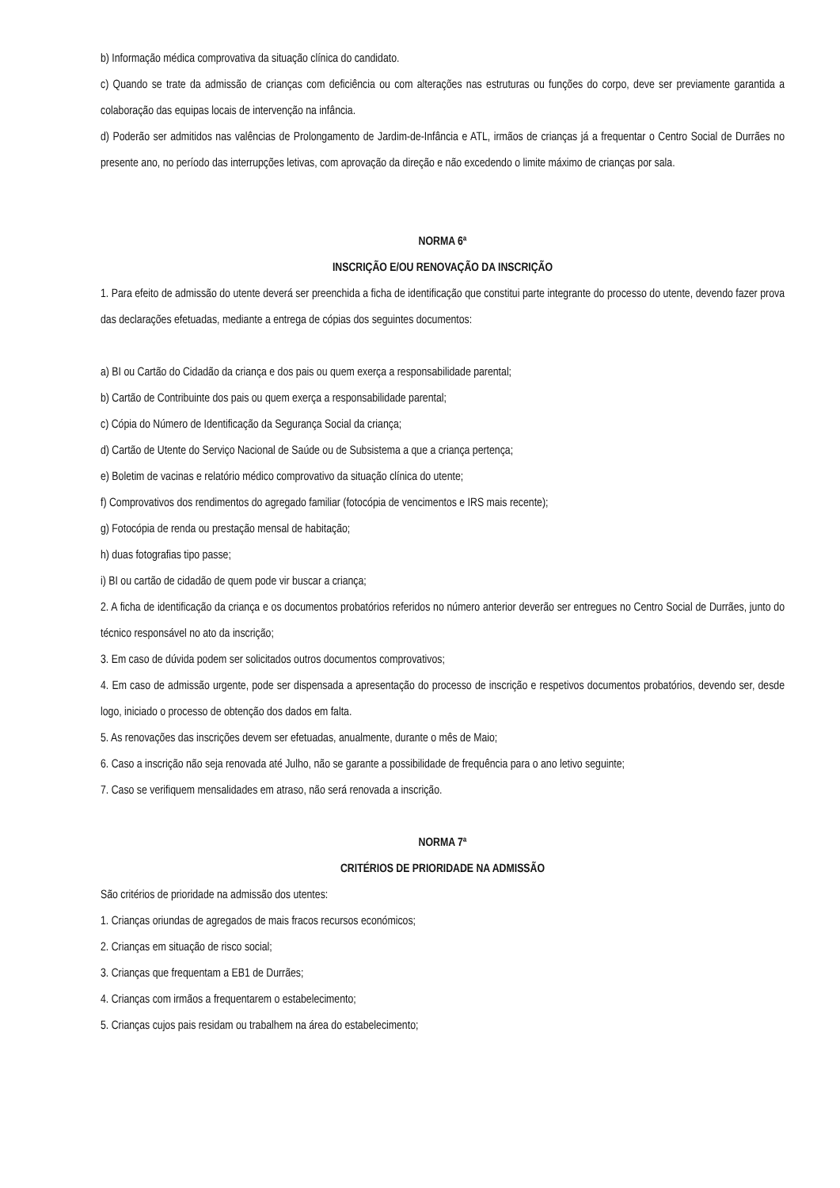b) Informação médica comprovativa da situação clínica do candidato.
c) Quando se trate da admissão de crianças com deficiência ou com alterações nas estruturas ou funções do corpo, deve ser previamente garantida a colaboração das equipas locais de intervenção na infância.
d) Poderão ser admitidos nas valências de Prolongamento de Jardim-de-Infância e ATL, irmãos de crianças já a frequentar o Centro Social de Durrães no presente ano, no período das interrupções letivas, com aprovação da direção e não excedendo o limite máximo de crianças por sala.
NORMA 6ª
INSCRIÇÃO E/OU RENOVAÇÃO DA INSCRIÇÃO
1. Para efeito de admissão do utente deverá ser preenchida a ficha de identificação que constitui parte integrante do processo do utente, devendo fazer prova das declarações efetuadas, mediante a entrega de cópias dos seguintes documentos:
a) BI ou Cartão do Cidadão da criança e dos pais ou quem exerça a responsabilidade parental;
b) Cartão de Contribuinte dos pais ou quem exerça a responsabilidade parental;
c) Cópia do Número de Identificação da Segurança Social da criança;
d) Cartão de Utente do Serviço Nacional de Saúde ou de Subsistema a que a criança pertença;
e) Boletim de vacinas e relatório médico comprovativo da situação clínica do utente;
f) Comprovativos dos rendimentos do agregado familiar (fotocópia de vencimentos e IRS mais recente);
g) Fotocópia de renda ou prestação mensal de habitação;
h) duas fotografias tipo passe;
i) BI ou cartão de cidadão de quem pode vir buscar a criança;
2. A ficha de identificação da criança e os documentos probatórios referidos no número anterior deverão ser entregues no Centro Social de Durrães, junto do técnico responsável no ato da inscrição;
3. Em caso de dúvida podem ser solicitados outros documentos comprovativos;
4. Em caso de admissão urgente, pode ser dispensada a apresentação do processo de inscrição e respetivos documentos probatórios, devendo ser, desde logo, iniciado o processo de obtenção dos dados em falta.
5. As renovações das inscrições devem ser efetuadas, anualmente, durante o mês de Maio;
6. Caso a inscrição não seja renovada até Julho, não se garante a possibilidade de frequência para o ano letivo seguinte;
7. Caso se verifiquem mensalidades em atraso, não será renovada a inscrição.
NORMA 7ª
CRITÉRIOS DE PRIORIDADE NA ADMISSÃO
São critérios de prioridade na admissão dos utentes:
1. Crianças oriundas de agregados de mais fracos recursos económicos;
2. Crianças em situação de risco social;
3. Crianças que frequentam a EB1 de Durrães;
4. Crianças com irmãos a frequentarem o estabelecimento;
5. Crianças cujos pais residam ou trabalhem na área do estabelecimento;